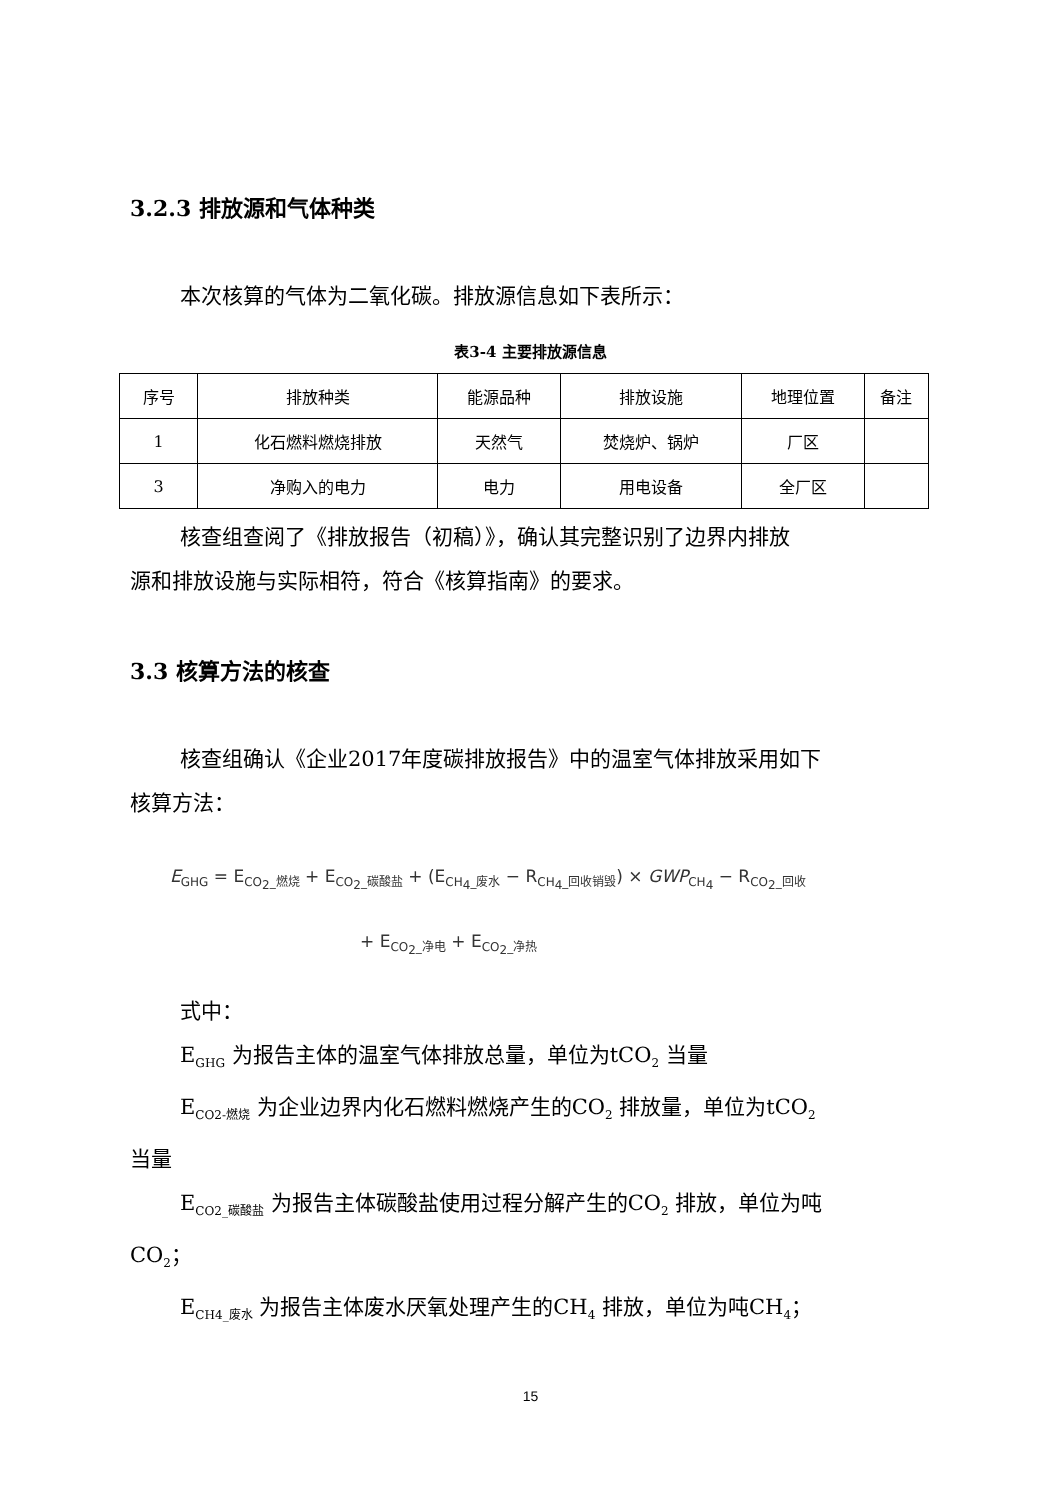3.2.3 排放源和气体种类
本次核算的气体为二氧化碳。排放源信息如下表所示：
表3-4 主要排放源信息
| 序号 | 排放种类 | 能源品种 | 排放设施 | 地理位置 | 备注 |
| 1 | 化石燃料燃烧排放 | 天然气 | 焚烧炉、锅炉 | 厂区 | |
| 3 | 净购入的电力 | 电力 | 用电设备 | 全厂区 | |
核查组查阅了《排放报告（初稿）》，确认其完整识别了边界内排放
源和排放设施与实际相符，符合《核算指南》的要求。
3.3 核算方法的核查
核查组确认《企业2017年度碳排放报告》中的温室气体排放采用如下
核算方法：
E<sub>GHG</sub> = E<sub>CO<sub>2</sub>_燃烧</sub> + E<sub>CO<sub>2</sub>_碳酸盐</sub> + (E<sub>CH<sub>4</sub>_废水</sub> − R<sub>CH<sub>4</sub>_回收销毁</sub>) × GWP<sub>CH<sub>4</sub></sub> − R<sub>CO<sub>2</sub>_回收</sub>
+ E<sub>CO<sub>2</sub>_净电</sub> + E<sub>CO<sub>2</sub>_净热</sub>
式中：
E<sub>GHG</sub> 为报告主体的温室气体排放总量，单位为tCO<sub>2</sub> 当量
E<sub>CO2-燃烧</sub> 为企业边界内化石燃料燃烧产生的CO<sub>2</sub> 排放量，单位为tCO<sub>2</sub>
当量
E<sub>CO2_碳酸盐</sub> 为报告主体碳酸盐使用过程分解产生的CO<sub>2</sub> 排放，单位为吨
CO<sub>2</sub>；
E<sub>CH4_废水</sub> 为报告主体废水厌氧处理产生的CH<sub>4</sub> 排放，单位为吨CH<sub>4</sub>；
15